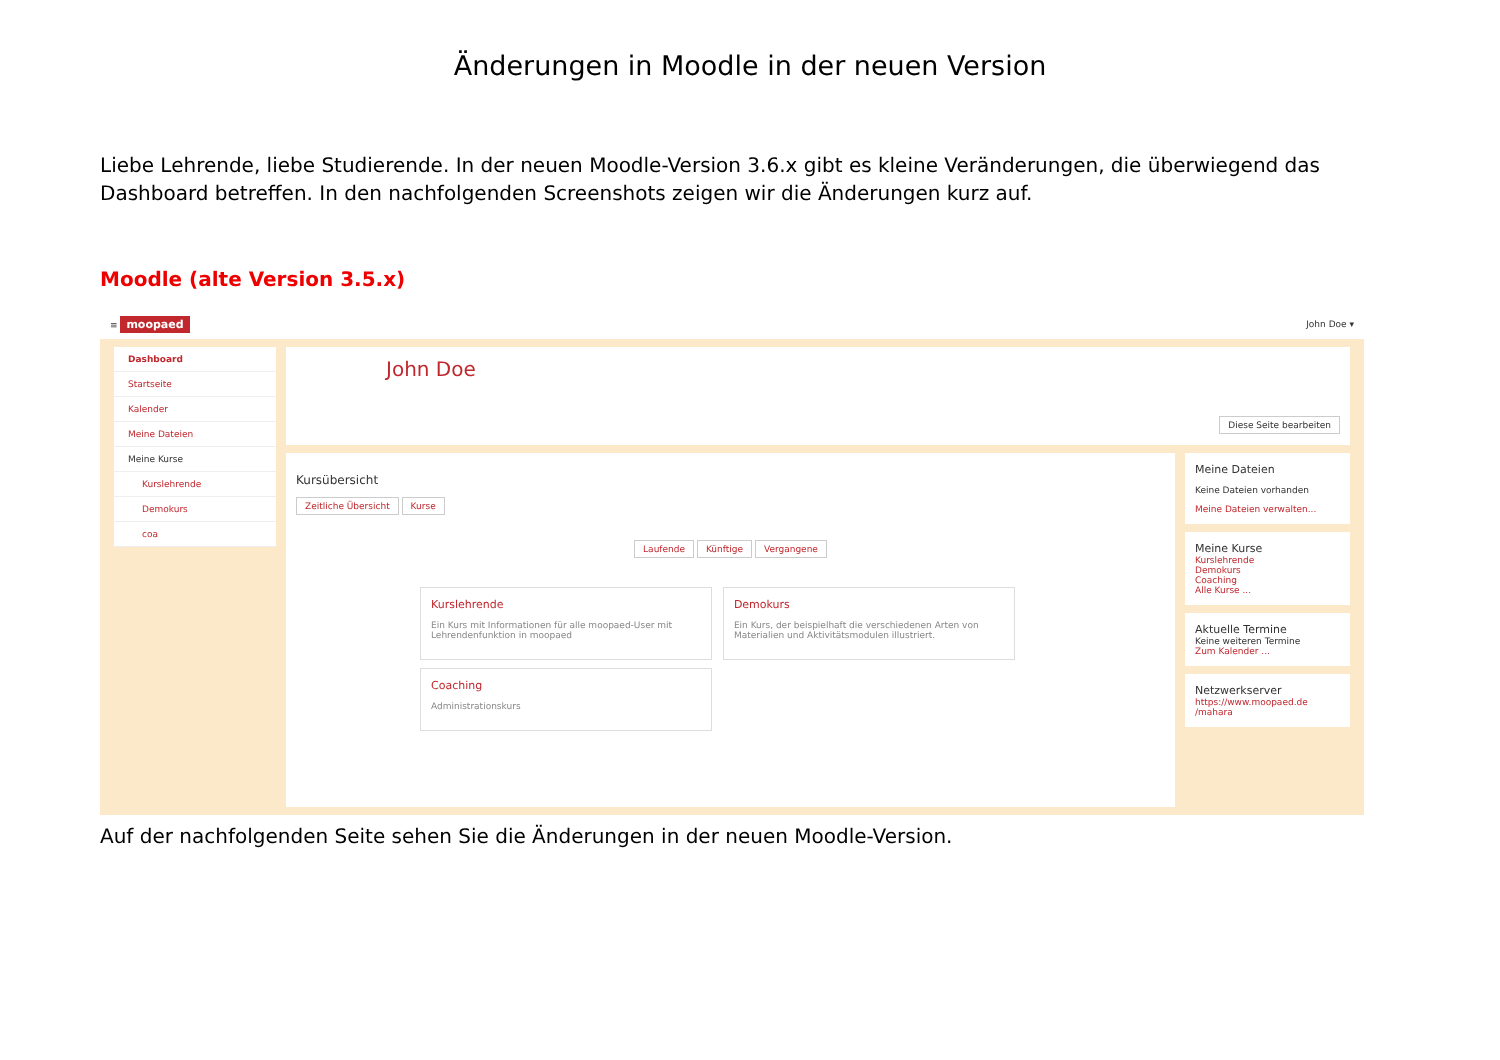Änderungen in Moodle in der neuen Version
Liebe Lehrende, liebe Studierende. In der neuen Moodle-Version 3.6.x gibt es kleine Veränderungen, die überwiegend das Dashboard betreffen. In den nachfolgenden Screenshots zeigen wir die Änderungen kurz auf.
Moodle (alte Version 3.5.x)
≡ moopaed John Doe ▾
Dashboard
Startseite
Kalender
Meine Dateien
Meine Kurse
Kurslehrende
Demokurs
coa
John Doe
Diese Seite bearbeiten
Kursübersicht
Zeitliche Übersicht Kurse
Laufende Künftige Vergangene
Kurslehrende
Ein Kurs mit Informationen für alle moopaed-User mit Lehrendenfunktion in moopaed
Demokurs
Ein Kurs, der beispielhaft die verschiedenen Arten von Materialien und Aktivitätsmodulen illustriert.
Coaching
Administrationskurs
Meine Dateien
Keine Dateien vorhanden
Meine Dateien verwalten...
Meine Kurse
Kurslehrende
Demokurs
Coaching
Alle Kurse ...
Aktuelle Termine
Keine weiteren Termine
Zum Kalender ...
Netzwerkserver
https://www.moopaed.de /mahara
Auf der nachfolgenden Seite sehen Sie die Änderungen in der neuen Moodle-Version.